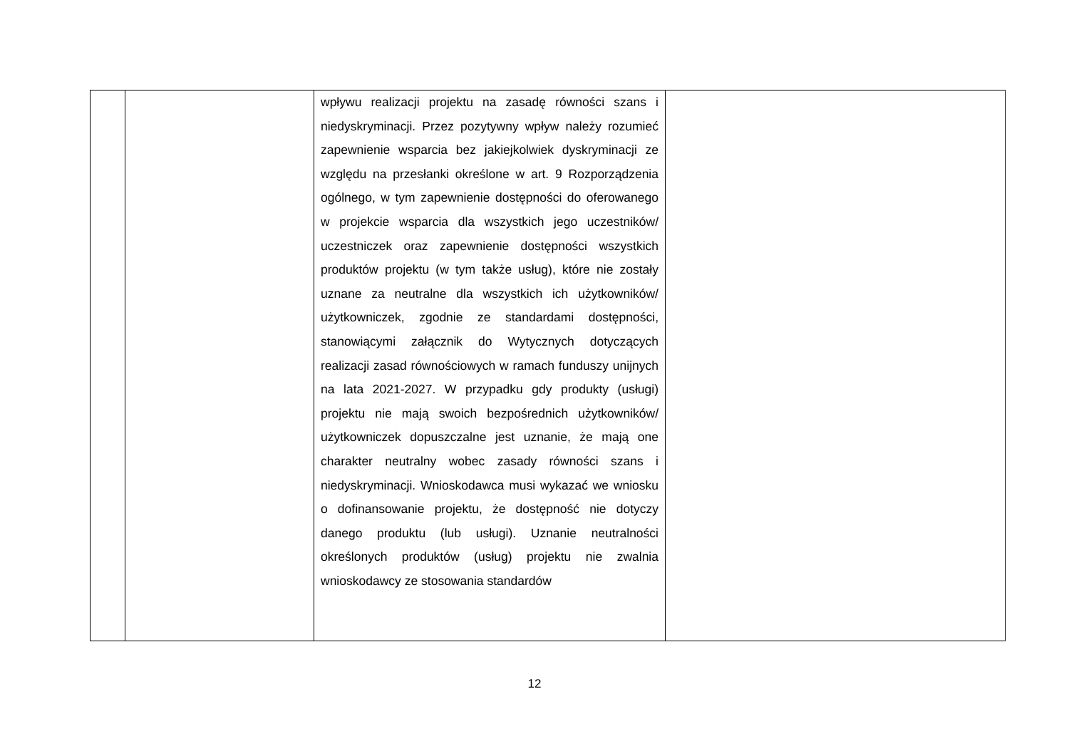| | | wpływu realizacji projektu na zasadę równości szans i niedyskryminacji. Przez pozytywny wpływ należy rozumieć zapewnienie wsparcia bez jakiejkolwiek dyskryminacji ze względu na przesłanki określone w art. 9 Rozporządzenia ogólnego, w tym zapewnienie dostępności do oferowanego w projekcie wsparcia dla wszystkich jego uczestników/ uczestniczek oraz zapewnienie dostępności wszystkich produktów projektu (w tym także usług), które nie zostały uznane za neutralne dla wszystkich ich użytkowników/ użytkowniczek, zgodnie ze standardami dostępności, stanowiącymi załącznik do Wytycznych dotyczących realizacji zasad równościowych w ramach funduszy unijnych na lata 2021-2027. W przypadku gdy produkty (usługi) projektu nie mają swoich bezpośrednich użytkowników/ użytkowniczek dopuszczalne jest uznanie, że mają one charakter neutralny wobec zasady równości szans i niedyskryminacji. Wnioskodawca musi wykazać we wniosku o dofinansowanie projektu, że dostępność nie dotyczy danego produktu (lub usługi). Uznanie neutralności określonych produktów (usług) projektu nie zwalnia wnioskodawcy ze stosowania standardów | |
12